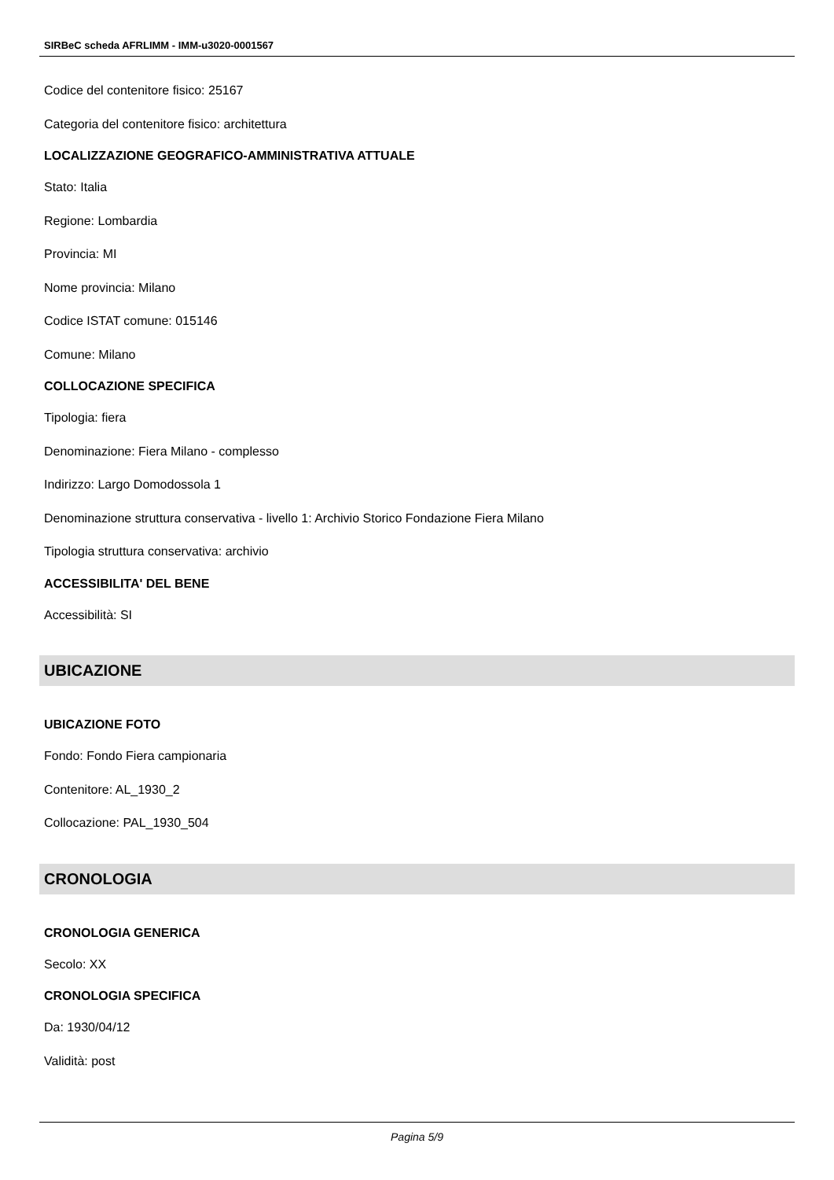SIRBeC scheda AFRLIMM - IMM-u3020-0001567
Codice del contenitore fisico: 25167
Categoria del contenitore fisico: architettura
LOCALIZZAZIONE GEOGRAFICO-AMMINISTRATIVA ATTUALE
Stato: Italia
Regione: Lombardia
Provincia: MI
Nome provincia: Milano
Codice ISTAT comune: 015146
Comune: Milano
COLLOCAZIONE SPECIFICA
Tipologia: fiera
Denominazione: Fiera Milano - complesso
Indirizzo: Largo Domodossola 1
Denominazione struttura conservativa - livello 1: Archivio Storico Fondazione Fiera Milano
Tipologia struttura conservativa: archivio
ACCESSIBILITA' DEL BENE
Accessibilità: SI
UBICAZIONE
UBICAZIONE FOTO
Fondo: Fondo Fiera campionaria
Contenitore: AL_1930_2
Collocazione: PAL_1930_504
CRONOLOGIA
CRONOLOGIA GENERICA
Secolo: XX
CRONOLOGIA SPECIFICA
Da: 1930/04/12
Validità: post
Pagina 5/9